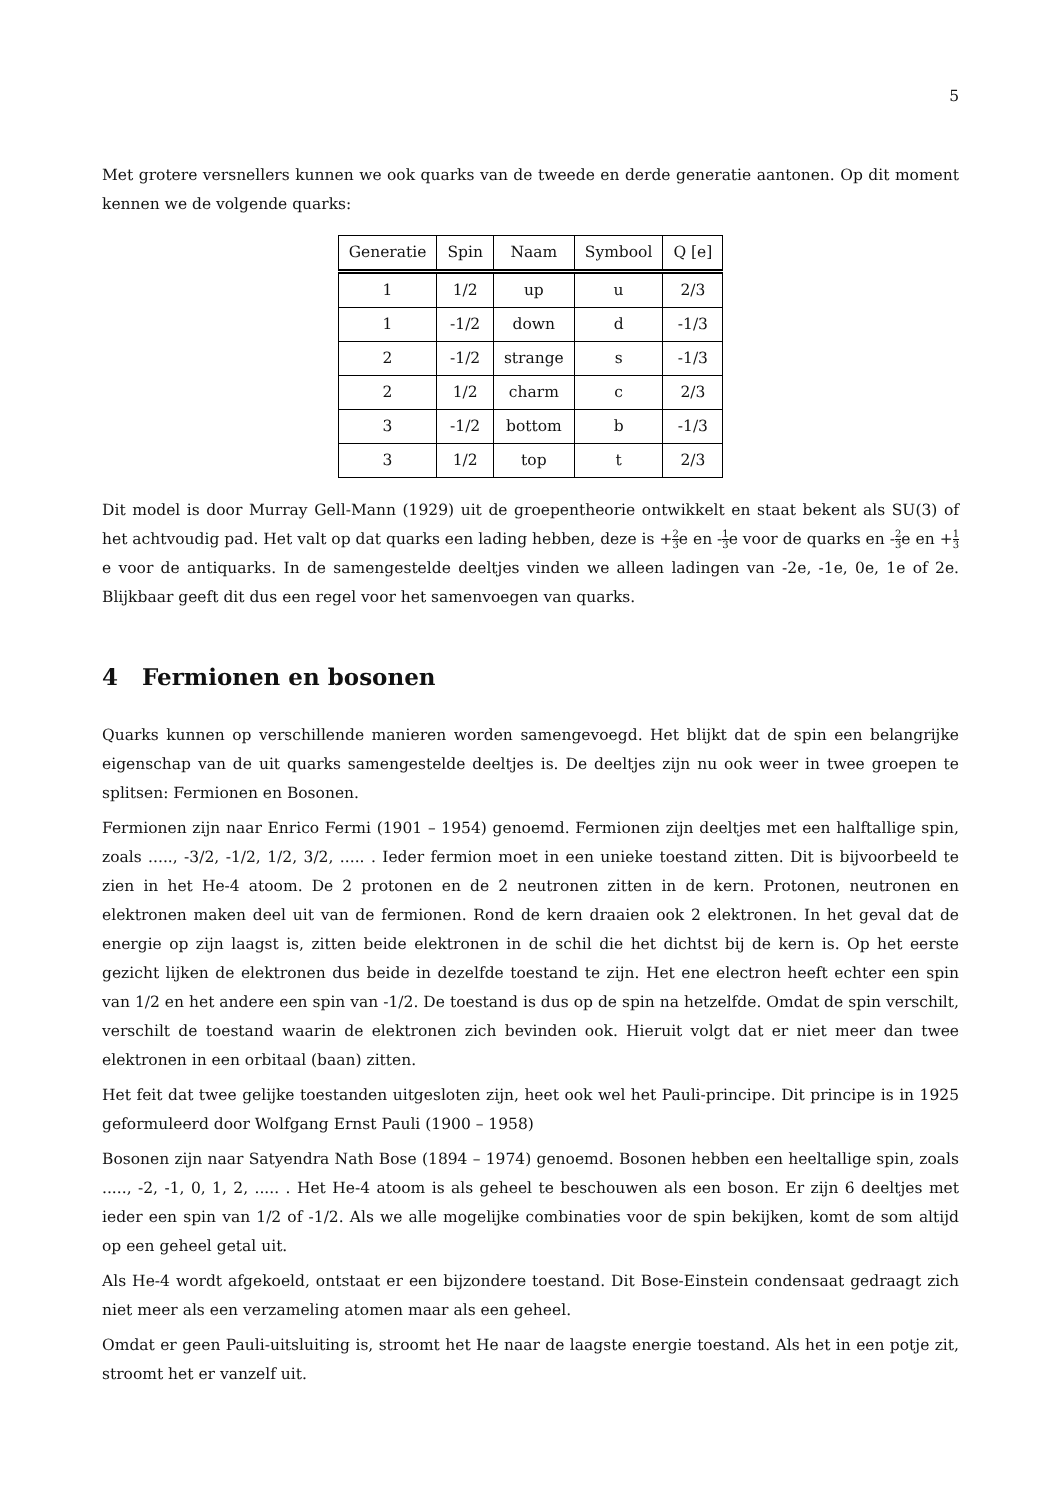5
Met grotere versnellers kunnen we ook quarks van de tweede en derde generatie aantonen. Op dit moment kennen we de volgende quarks:
| Generatie | Spin | Naam | Symbool | Q [e] |
| --- | --- | --- | --- | --- |
| 1 | 1/2 | up | u | 2/3 |
| 1 | -1/2 | down | d | -1/3 |
| 2 | -1/2 | strange | s | -1/3 |
| 2 | 1/2 | charm | c | 2/3 |
| 3 | -1/2 | bottom | b | -1/3 |
| 3 | 1/2 | top | t | 2/3 |
Dit model is door Murray Gell-Mann (1929) uit de groepentheorie ontwikkelt en staat bekent als SU(3) of het achtvoudig pad. Het valt op dat quarks een lading hebben, deze is +2 3e en -1 3e voor de quarks en -2 3e en +1 3e voor de antiquarks. In de samengestelde deeltjes vinden we alleen ladingen van -2e, -1e, 0e, 1e of 2e. Blijkbaar geeft dit dus een regel voor het samenvoegen van quarks.
4 Fermionen en bosonen
Quarks kunnen op verschillende manieren worden samengevoegd. Het blijkt dat de spin een belangrijke eigenschap van de uit quarks samengestelde deeltjes is. De deeltjes zijn nu ook weer in twee groepen te splitsen: Fermionen en Bosonen.
Fermionen zijn naar Enrico Fermi (1901 – 1954) genoemd. Fermionen zijn deeltjes met een halftallige spin, zoals ....., -3/2, -1/2, 1/2, 3/2, ..... . Ieder fermion moet in een unieke toestand zitten. Dit is bijvoorbeeld te zien in het He-4 atoom. De 2 protonen en de 2 neutronen zitten in de kern. Protonen, neutronen en elektronen maken deel uit van de fermionen. Rond de kern draaien ook 2 elektronen. In het geval dat de energie op zijn laagst is, zitten beide elektronen in de schil die het dichtst bij de kern is. Op het eerste gezicht lijken de elektronen dus beide in dezelfde toestand te zijn. Het ene electron heeft echter een spin van 1/2 en het andere een spin van -1/2. De toestand is dus op de spin na hetzelfde. Omdat de spin verschilt, verschilt de toestand waarin de elektronen zich bevinden ook. Hieruit volgt dat er niet meer dan twee elektronen in een orbitaal (baan) zitten.
Het feit dat twee gelijke toestanden uitgesloten zijn, heet ook wel het Pauli-principe. Dit principe is in 1925 geformuleerd door Wolfgang Ernst Pauli (1900 – 1958)
Bosonen zijn naar Satyendra Nath Bose (1894 – 1974) genoemd. Bosonen hebben een heeltallige spin, zoals ....., -2, -1, 0, 1, 2, ..... . Het He-4 atoom is als geheel te beschouwen als een boson. Er zijn 6 deeltjes met ieder een spin van 1/2 of -1/2. Als we alle mogelijke combinaties voor de spin bekijken, komt de som altijd op een geheel getal uit.
Als He-4 wordt afgekoeld, ontstaat er een bijzondere toestand. Dit Bose-Einstein condensaat gedraagt zich niet meer als een verzameling atomen maar als een geheel.
Omdat er geen Pauli-uitsluiting is, stroomt het He naar de laagste energie toestand. Als het in een potje zit, stroomt het er vanzelf uit.